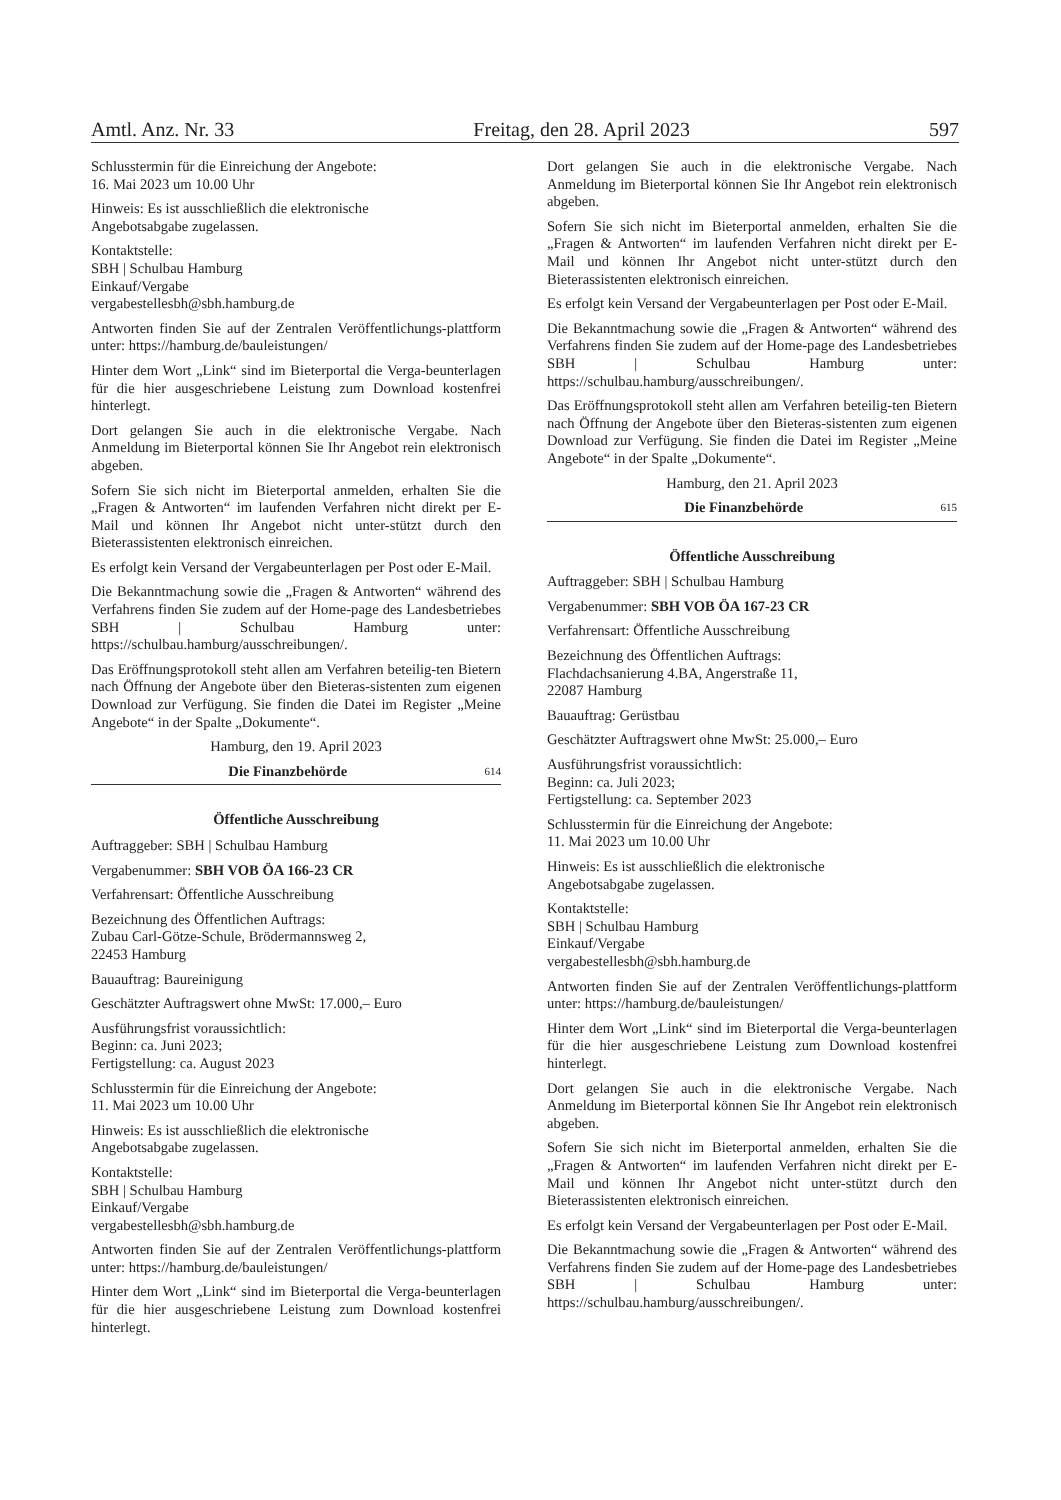Amtl. Anz. Nr. 33 Freitag, den 28. April 2023 597
Schlusstermin für die Einreichung der Angebote:
16. Mai 2023 um 10.00 Uhr
Hinweis: Es ist ausschließlich die elektronische
Angebotsabgabe zugelassen.
Kontaktstelle:
SBH | Schulbau Hamburg
Einkauf/Vergabe
vergabestellesbh@sbh.hamburg.de
Antworten finden Sie auf der Zentralen Veröffentlichungs-plattform unter: https://hamburg.de/bauleistungen/
Hinter dem Wort „Link“ sind im Bieterportal die Verga-beunterlagen für die hier ausgeschriebene Leistung zum Download kostenfrei hinterlegt.
Dort gelangen Sie auch in die elektronische Vergabe. Nach Anmeldung im Bieterportal können Sie Ihr Angebot rein elektronisch abgeben.
Sofern Sie sich nicht im Bieterportal anmelden, erhalten Sie die „Fragen & Antworten“ im laufenden Verfahren nicht direkt per E-Mail und können Ihr Angebot nicht unter-stützt durch den Bieterassistenten elektronisch einreichen.
Es erfolgt kein Versand der Vergabeunterlagen per Post oder E-Mail.
Die Bekanntmachung sowie die „Fragen & Antworten“ während des Verfahrens finden Sie zudem auf der Home-page des Landesbetriebes SBH | Schulbau Hamburg unter: https://schulbau.hamburg/ausschreibungen/.
Das Eröffnungsprotokoll steht allen am Verfahren beteilig-ten Bietern nach Öffnung der Angebote über den Bieteras-sistenten zum eigenen Download zur Verfügung. Sie finden die Datei im Register „Meine Angebote“ in der Spalte „Dokumente“.
Hamburg, den 19. April 2023
Die Finanzbehörde 614
Öffentliche Ausschreibung
Auftraggeber: SBH | Schulbau Hamburg
Vergabenummer: SBH VOB ÖA 166-23 CR
Verfahrensart: Öffentliche Ausschreibung
Bezeichnung des Öffentlichen Auftrags:
Zubau Carl-Götze-Schule, Brödermannsweg 2,
22453 Hamburg
Bauauftrag: Baureinigung
Geschätzter Auftragswert ohne MwSt: 17.000,– Euro
Ausführungsfrist voraussichtlich:
Beginn: ca. Juni 2023;
Fertigstellung: ca. August 2023
Schlusstermin für die Einreichung der Angebote:
11. Mai 2023 um 10.00 Uhr
Hinweis: Es ist ausschließlich die elektronische
Angebotsabgabe zugelassen.
Kontaktstelle:
SBH | Schulbau Hamburg
Einkauf/Vergabe
vergabestellesbh@sbh.hamburg.de
Antworten finden Sie auf der Zentralen Veröffentlichungs-plattform unter: https://hamburg.de/bauleistungen/
Hinter dem Wort „Link“ sind im Bieterportal die Verga-beunterlagen für die hier ausgeschriebene Leistung zum Download kostenfrei hinterlegt.
Dort gelangen Sie auch in die elektronische Vergabe. Nach Anmeldung im Bieterportal können Sie Ihr Angebot rein elektronisch abgeben.
Sofern Sie sich nicht im Bieterportal anmelden, erhalten Sie die „Fragen & Antworten“ im laufenden Verfahren nicht direkt per E-Mail und können Ihr Angebot nicht unter-stützt durch den Bieterassistenten elektronisch einreichen.
Es erfolgt kein Versand der Vergabeunterlagen per Post oder E-Mail.
Die Bekanntmachung sowie die „Fragen & Antworten“ während des Verfahrens finden Sie zudem auf der Home-page des Landesbetriebes SBH | Schulbau Hamburg unter: https://schulbau.hamburg/ausschreibungen/.
Das Eröffnungsprotokoll steht allen am Verfahren beteilig-ten Bietern nach Öffnung der Angebote über den Bieteras-sistenten zum eigenen Download zur Verfügung. Sie finden die Datei im Register „Meine Angebote“ in der Spalte „Dokumente“.
Hamburg, den 21. April 2023
Die Finanzbehörde 615
Öffentliche Ausschreibung
Auftraggeber: SBH | Schulbau Hamburg
Vergabenummer: SBH VOB ÖA 167-23 CR
Verfahrensart: Öffentliche Ausschreibung
Bezeichnung des Öffentlichen Auftrags:
Flachdachsanierung 4.BA, Angerstraße 11,
22087 Hamburg
Bauauftrag: Gerüstbau
Geschätzter Auftragswert ohne MwSt: 25.000,– Euro
Ausführungsfrist voraussichtlich:
Beginn: ca. Juli 2023;
Fertigstellung: ca. September 2023
Schlusstermin für die Einreichung der Angebote:
11. Mai 2023 um 10.00 Uhr
Hinweis: Es ist ausschließlich die elektronische
Angebotsabgabe zugelassen.
Kontaktstelle:
SBH | Schulbau Hamburg
Einkauf/Vergabe
vergabestellesbh@sbh.hamburg.de
Antworten finden Sie auf der Zentralen Veröffentlichungs-plattform unter: https://hamburg.de/bauleistungen/
Hinter dem Wort „Link“ sind im Bieterportal die Verga-beunterlagen für die hier ausgeschriebene Leistung zum Download kostenfrei hinterlegt.
Dort gelangen Sie auch in die elektronische Vergabe. Nach Anmeldung im Bieterportal können Sie Ihr Angebot rein elektronisch abgeben.
Sofern Sie sich nicht im Bieterportal anmelden, erhalten Sie die „Fragen & Antworten“ im laufenden Verfahren nicht direkt per E-Mail und können Ihr Angebot nicht unter-stützt durch den Bieterassistenten elektronisch einreichen.
Es erfolgt kein Versand der Vergabeunterlagen per Post oder E-Mail.
Die Bekanntmachung sowie die „Fragen & Antworten“ während des Verfahrens finden Sie zudem auf der Home-page des Landesbetriebes SBH | Schulbau Hamburg unter: https://schulbau.hamburg/ausschreibungen/.